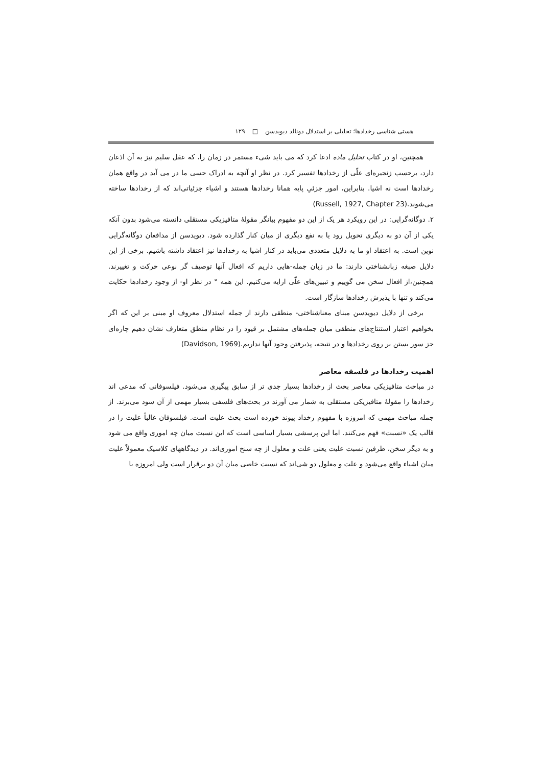هستی شناسی رخدادها؛ تحلیلی بر استدلال دونالد دیویدسن □ ۱۲۹
همچنین، او در کتاب تحلیل ماده ادعا کرد که می باید شیء مستمر در زمان را، که عقل سلیم نیز به آن اذعان دارد، برحسب زنجیره‌ای علّی از رخدادها تفسیر کرد. در نظر او آنچه به ادراک حسی ما در می آید در واقع همان رخدادها است نه اشیا. بنابراین، امور جزئیِ پایه همانا رخدادها هستند و اشیاء جزئیاتی‌اند که از رخدادها ساخته می‌شوند.(Russell, 1927, Chapter 23)
۲. دوگانه‌گرایی: در این رویکرد هر یک از این دو مفهوم بیانگر مقولهٔ متافیزیکی مستقلی دانسته می‌شود بدون آنکه یکی از آن دو به دیگری تحویل رود یا به نفع دیگری از میان کنار گذارده شود. دیویدسن از مدافعان دوگانه‌گرایی نوین است. به اعتقاد او ما به دلایل متعددی می‌باید در کنار اشیا به رخدادها نیز اعتقاد داشته باشیم. برخی از این دلایل صبغه زبانشناختی دارند: ما در زبان جمله-هایی داریم که افعال آنها توصیف گر نوعی حرکت و تغییرند. همچنین،از افعال سخن می گوییم و تبیین‌های علّی ارایه می‌کنیم. این همه ° در نظر او- از وجود رخدادها حکایت می‌کند و تنها با پذیرش رخدادها سازگار است.
برخی از دلایل دیویدسن مبنای معناشناختی- منطقی دارند از جمله استدلال معروف او مبنی بر این که اگر بخواهیم اعتبار استنتاج‌های منطقی میان جمله‌های مشتمل بر قیود را در نظام منطق متعارف نشان دهیم چاره‌ای جز سور بستن بر روی رخدادها و در نتیجه، پذیرفتن وجود آنها نداریم.(Davidson, 1969)
اهمیت رخدادها در فلسفه معاصر
در مباحث متافیزیکی معاصر بحث از رخدادها بسیار جدی تر از سابق پیگیری می‌شود. فیلسوفانی که مدعی اند رخدادها را مقولهٔ متافیزیکی مستقلی به شمار می آورند در بحث‌های فلسفی بسیار مهمی از آن سود می‌برند. از جمله مباحث مهمی که امروزه با مفهوم رخداد پیوند خورده است بحث علیت است. فیلسوفان غالباً علیت را در قالب یک «نسبت» فهم می‌کنند. اما این پرسشی بسیار اساسی است که این نسبت میان چه اموری واقع می شود و به دیگر سخن، طرفین نسبت علیت یعنی علت و معلول از چه سنخ اموری‌اند. در دیدگاههای کلاسیک معمولاً علیت میان اشیاء واقع می‌شود و علت و معلول دو شی‌اند که نسبت خاصی میان آن دو برقرار است ولی امروزه با